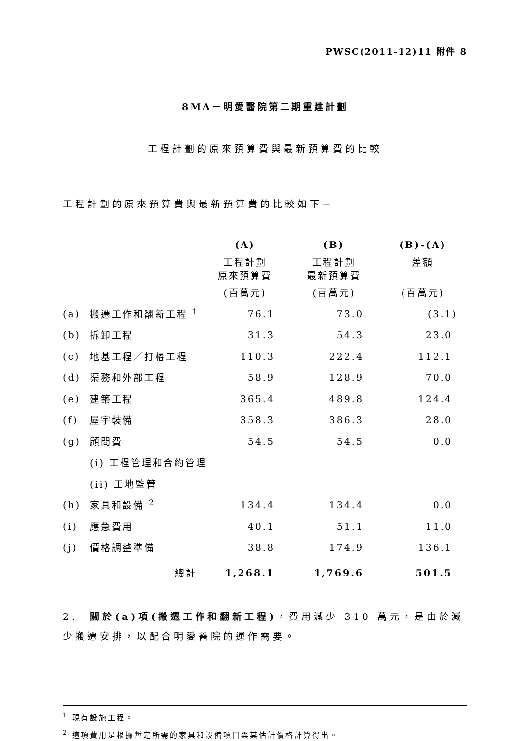PWSC(2011-12)11 附件 8
8MA－明愛醫院第二期重建計劃
工程計劃的原來預算費與最新預算費的比較
工程計劃的原來預算費與最新預算費的比較如下－
| | | (A) | (B) | (B)-(A) |
| --- | --- | --- | --- | --- |
| | | 工程計劃 原來預算費 | 工程計劃 最新預算費 | 差額 |
| | | (百萬元) | (百萬元) | (百萬元) |
| (a) | 搬遷工作和翻新工程 <sup>1</sup> | 76.1 | 73.0 | (3.1) |
| (b) | 拆卸工程 | 31.3 | 54.3 | 23.0 |
| (c) | 地基工程／打樁工程 | 110.3 | 222.4 | 112.1 |
| (d) | 渠務和外部工程 | 58.9 | 128.9 | 70.0 |
| (e) | 建築工程 | 365.4 | 489.8 | 124.4 |
| (f) | 屋宇裝備 | 358.3 | 386.3 | 28.0 |
| (g) | 顧問費 | 54.5 | 54.5 | 0.0 |
| | (i) 工程管理和合約管理 | | | |
| | (ii) 工地監管 | | | |
| (h) | 家具和設備 <sup>2</sup> | 134.4 | 134.4 | 0.0 |
| (i) | 應急費用 | 40.1 | 51.1 | 11.0 |
| (j) | 價格調整準備 | 38.8 | 174.9 | 136.1 |
| | 總計 | 1,268.1 | 1,769.6 | 501.5 |
2.　關於(a)項(搬遷工作和翻新工程)，費用減少 310 萬元，是由於減少搬遷安排，以配合明愛醫院的運作需要。
<sup>1</sup> 現有設施工程。
<sup>2</sup> 這項費用是根據暫定所需的家具和設備項目與其估計價格計算得出。